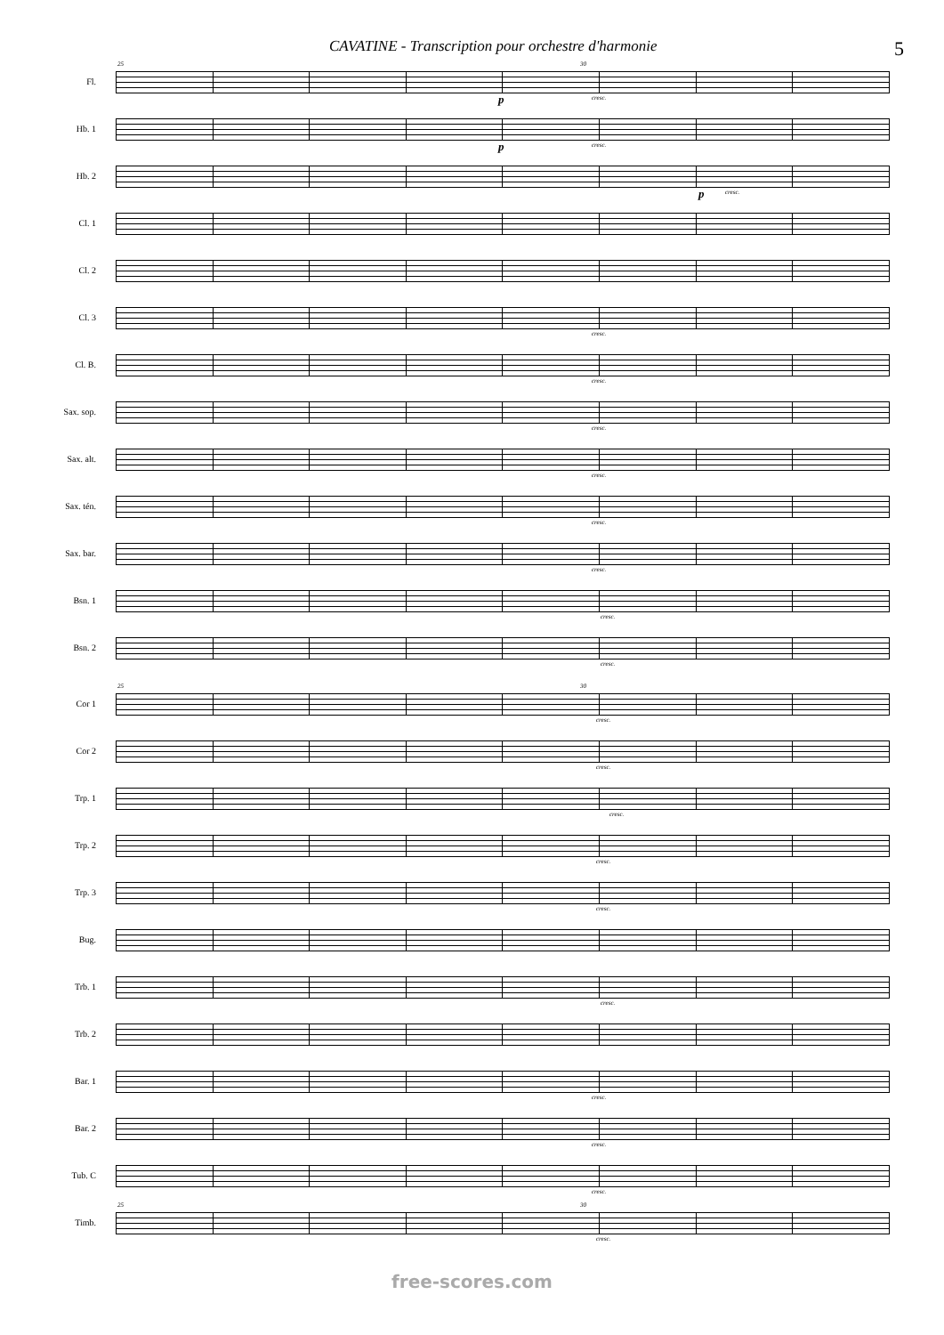CAVATINE - Transcription pour orchestre d'harmonie 5
Fl.
25 30
p cresc.
Hb. 1
p cresc.
Hb. 2
p cresc.
Cl. 1
Cl. 2
Cl. 3
cresc.
Cl. B.
cresc.
Sax. sop.
cresc.
Sax. alt.
cresc.
Sax. tén.
cresc.
Sax. bar.
cresc.
Bsn. 1
cresc.
Bsn. 2
cresc.
Cor 1
25 30
cresc.
Cor 2
cresc.
Trp. 1
cresc.
Trp. 2
cresc.
Trp. 3
cresc.
Bug.
Trb. 1
cresc.
Trb. 2
Bar. 1
cresc.
Bar. 2
cresc.
Tub. C
cresc.
Timb.
25 30
cresc.
free-scores.com